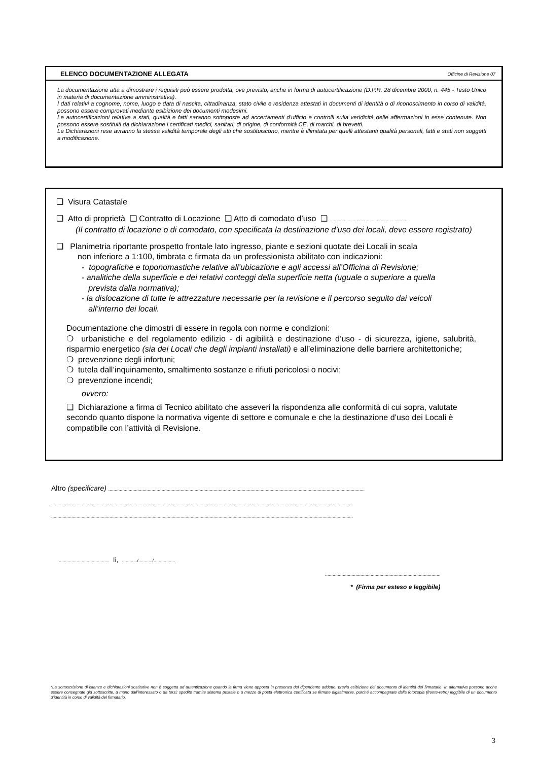ELENCO DOCUMENTAZIONE ALLEGATA Officine di Revisione 07
La documentazione atta a dimostrare i requisiti può essere prodotta, ove previsto, anche in forma di autocertificazione (D.P.R. 28 dicembre 2000, n. 445 - Testo Unico in materia di documentazione amministrativa).
I dati relativi a cognome, nome, luogo e data di nascita, cittadinanza, stato civile e residenza attestati in documenti di identità o di riconoscimento in corso di validità, possono essere comprovati mediante esibizione dei documenti medesimi.
Le autocertificazioni relative a stati, qualità e fatti saranno sottoposte ad accertamenti d'ufficio e controlli sulla veridicità delle affermazioni in esse contenute. Non possono essere sostituiti da dichiarazione i certificati medici, sanitari, di origine, di conformità CE, di marchi, di brevetti.
Le Dichiarazioni rese avranno la stessa validità temporale degli atti che sostituiscono, mentre è illimitata per quelli attestanti qualità personali, fatti e stati non soggetti a modificazione.
❑ Visura Catastale
❑ Atto di proprietà ❑ Contratto di Locazione ❑ Atto di comodato d’uso ❑ ...............................................................
(Il contratto di locazione o di comodato, con specificata la destinazione d’uso dei locali, deve essere registrato)
❑ Planimetria riportante prospetto frontale lato ingresso, piante e sezioni quotate dei Locali in scala
non inferiore a 1:100, timbrata e firmata da un professionista abilitato con indicazioni:
- topografiche e toponomastiche relative all’ubicazione e agli accessi all’Officina di Revisione;
- analitiche della superficie e dei relativi conteggi della superficie netta (uguale o superiore a quella
prevista dalla normativa);
- la dislocazione di tutte le attrezzature necessarie per la revisione e il percorso seguito dai veicoli
all’interno dei locali.
Documentazione che dimostri di essere in regola con norme e condizioni:
❍ urbanistiche e del regolamento edilizio - di agibilità e destinazione d’uso - di sicurezza, igiene, salubrità, risparmio energetico (sia dei Locali che degli impianti installati) e all’eliminazione delle barriere architettoniche;
❍ prevenzione degli infortuni;
❍ tutela dall’inquinamento, smaltimento sostanze e rifiuti pericolosi o nocivi;
❍ prevenzione incendi;
ovvero:
❑ Dichiarazione a firma di Tecnico abilitato che asseveri la rispondenza alle conformità di cui sopra, valutate secondo quanto dispone la normativa vigente di settore e comunale e che la destinazione d’uso dei Locali è compatibile con l’attività di Revisione.
Altro (specificare) ..........................................................................................................................................................................................................
..............................................................................................................................................................................................................................................
..............................................................................................................................................................................................................................................
........................................ lì, ............/.........../.................
...........................................................................................
* (Firma per esteso e leggibile)
*La sottoscrizione di istanze e dichiarazioni sostitutive non è soggetta ad autenticazione quando la firma viene apposta in presenza del dipendente addetto, previa esibizione del documento di identità del firmatario. In alternativa possono anche essere consegnate già sottoscritte, a mano dall’interessato o da terzi; spedite tramite sistema postale o a mezzo di posta elettronica certificata se firmate digitalmente, purché accompagnate dalla fotocopia (fronte-retro) leggibile di un documento d’identità in corso di validità del firmatario.
3